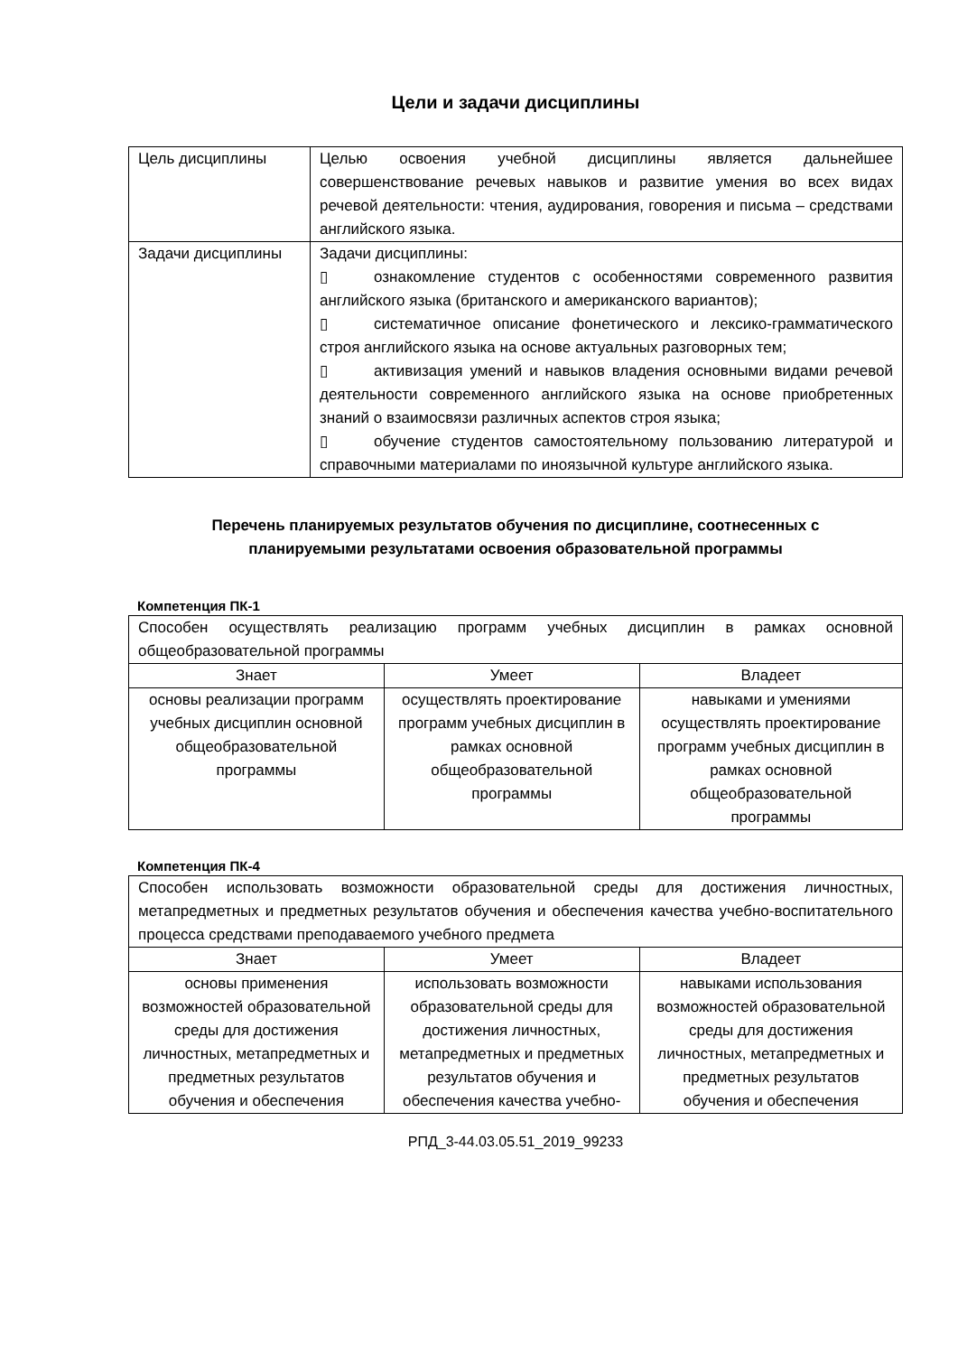Цели и задачи дисциплины
| Цель дисциплины | Целью освоения учебной дисциплины является дальнейшее совершенствование речевых навыков и развитие умения во всех видах речевой деятельности: чтения, аудирования, говорения и письма – средствами английского языка. |
| Задачи дисциплины | Задачи дисциплины: ▯ ознакомление студентов с особенностями современного развития английского языка (британского и американского вариантов); ▯ систематичное описание фонетического и лексико-грамматического строя английского языка на основе актуальных разговорных тем; ▯ активизация умений и навыков владения основными видами речевой деятельности современного английского языка на основе приобретенных знаний о взаимосвязи различных аспектов строя языка; ▯ обучение студентов самостоятельному пользованию литературой и справочными материалами по иноязычной культуре английского языка. |
Перечень планируемых результатов обучения по дисциплине, соотнесенных с
планируемыми результатами освоения образовательной программы
Компетенция ПК-1
| Способен осуществлять реализацию программ учебных дисциплин в рамках основной общеобразовательной программы | | |
| Знает | Умеет | Владеет |
| основы реализации программ учебных дисциплин основной общеобразовательной программы | осуществлять проектирование программ учебных дисциплин в рамках основной общеобразовательной программы | навыками и умениями осуществлять проектирование программ учебных дисциплин в рамках основной общеобразовательной программы |
Компетенция ПК-4
| Способен использовать возможности образовательной среды для достижения личностных, метапредметных и предметных результатов обучения и обеспечения качества учебно-воспитательного процесса средствами преподаваемого учебного предмета | | |
| Знает | Умеет | Владеет |
| основы применения возможностей образовательной среды для достижения личностных, метапредметных и предметных результатов обучения и обеспечения | использовать возможности образовательной среды для достижения личностных, метапредметных и предметных результатов обучения и обеспечения качества учебно- | навыками использования возможностей образовательной среды для достижения личностных, метапредметных и предметных результатов обучения и обеспечения |
РПД_3-44.03.05.51_2019_99233